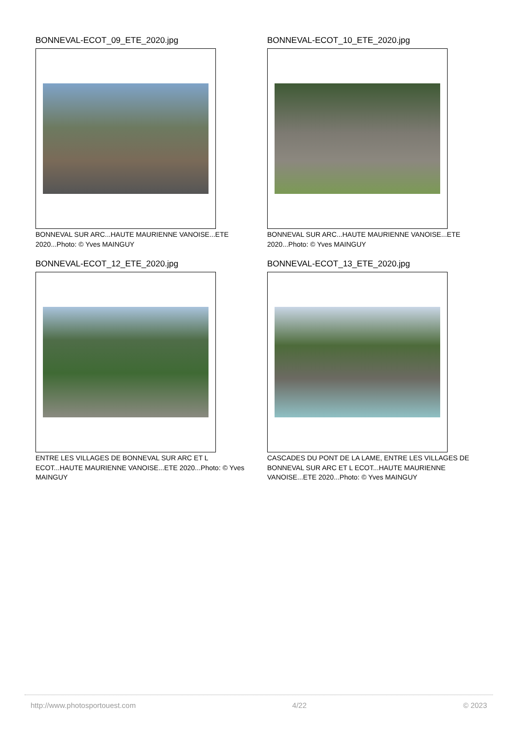BONNEVAL-ECOT_09_ETE_2020.jpg
BONNEVAL SUR ARC...HAUTE MAURIENNE VANOISE...ETE 2020...Photo: © Yves MAINGUY
BONNEVAL-ECOT_10_ETE_2020.jpg
BONNEVAL SUR ARC...HAUTE MAURIENNE VANOISE...ETE 2020...Photo: © Yves MAINGUY
BONNEVAL-ECOT_12_ETE_2020.jpg
ENTRE LES VILLAGES DE BONNEVAL SUR ARC ET L ECOT...HAUTE MAURIENNE VANOISE...ETE 2020...Photo: © Yves MAINGUY
BONNEVAL-ECOT_13_ETE_2020.jpg
CASCADES DU PONT DE LA LAME, ENTRE LES VILLAGES DE BONNEVAL SUR ARC ET L ECOT...HAUTE MAURIENNE VANOISE...ETE 2020...Photo: © Yves MAINGUY
http://www.photosportouest.com 4/22 © 2023